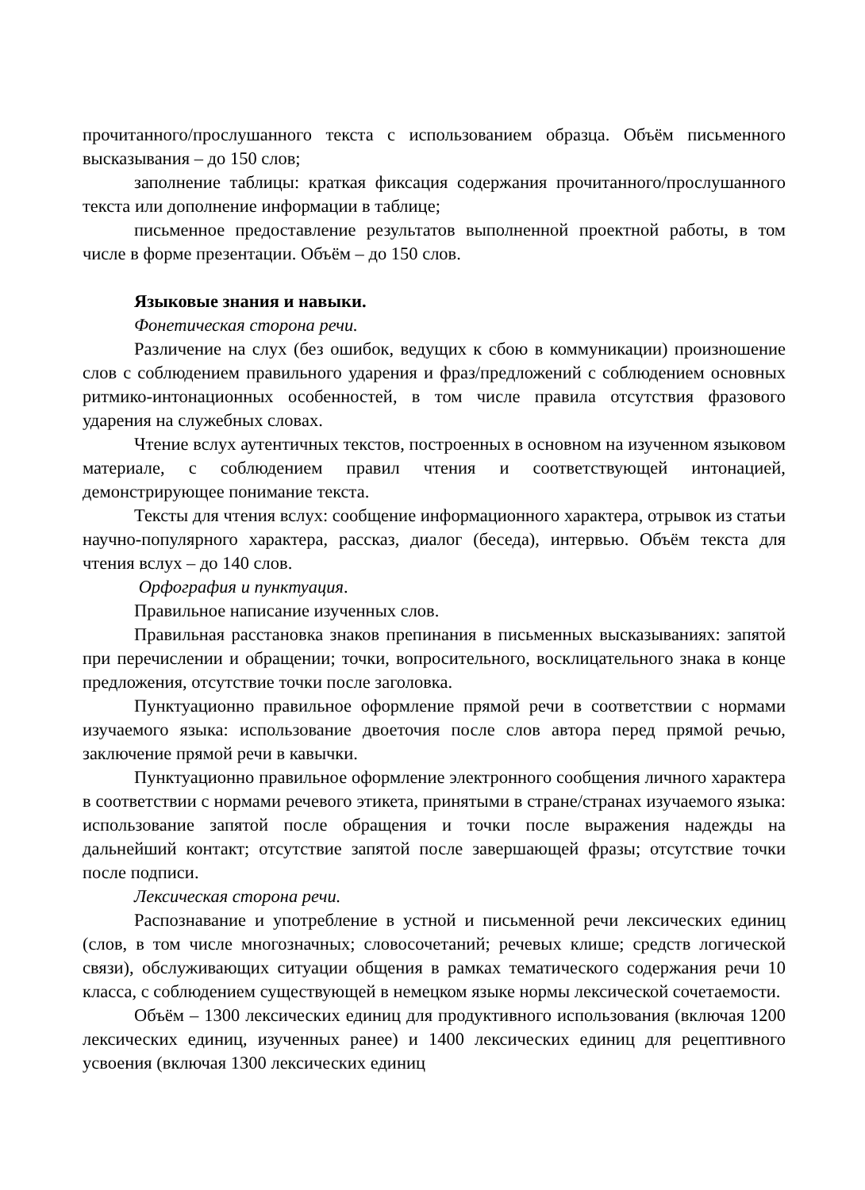прочитанного/прослушанного текста с использованием образца. Объём письменного высказывания – до 150 слов;
заполнение таблицы: краткая фиксация содержания прочитанного/прослушанного текста или дополнение информации в таблице;
письменное предоставление результатов выполненной проектной работы, в том числе в форме презентации. Объём – до 150 слов.
Языковые знания и навыки.
Фонетическая сторона речи.
Различение на слух (без ошибок, ведущих к сбою в коммуникации) произношение слов с соблюдением правильного ударения и фраз/предложений с соблюдением основных ритмико-интонационных особенностей, в том числе правила отсутствия фразового ударения на служебных словах.
Чтение вслух аутентичных текстов, построенных в основном на изученном языковом материале, с соблюдением правил чтения и соответствующей интонацией, демонстрирующее понимание текста.
Тексты для чтения вслух: сообщение информационного характера, отрывок из статьи научно-популярного характера, рассказ, диалог (беседа), интервью. Объём текста для чтения вслух – до 140 слов.
Орфография и пунктуация.
Правильное написание изученных слов.
Правильная расстановка знаков препинания в письменных высказываниях: запятой при перечислении и обращении; точки, вопросительного, восклицательного знака в конце предложения, отсутствие точки после заголовка.
Пунктуационно правильное оформление прямой речи в соответствии с нормами изучаемого языка: использование двоеточия после слов автора перед прямой речью, заключение прямой речи в кавычки.
Пунктуационно правильное оформление электронного сообщения личного характера в соответствии с нормами речевого этикета, принятыми в стране/странах изучаемого языка: использование запятой после обращения и точки после выражения надежды на дальнейший контакт; отсутствие запятой после завершающей фразы; отсутствие точки после подписи.
Лексическая сторона речи.
Распознавание и употребление в устной и письменной речи лексических единиц (слов, в том числе многозначных; словосочетаний; речевых клише; средств логической связи), обслуживающих ситуации общения в рамках тематического содержания речи 10 класса, с соблюдением существующей в немецком языке нормы лексической сочетаемости.
Объём – 1300 лексических единиц для продуктивного использования (включая 1200 лексических единиц, изученных ранее) и 1400 лексических единиц для рецептивного усвоения (включая 1300 лексических единиц